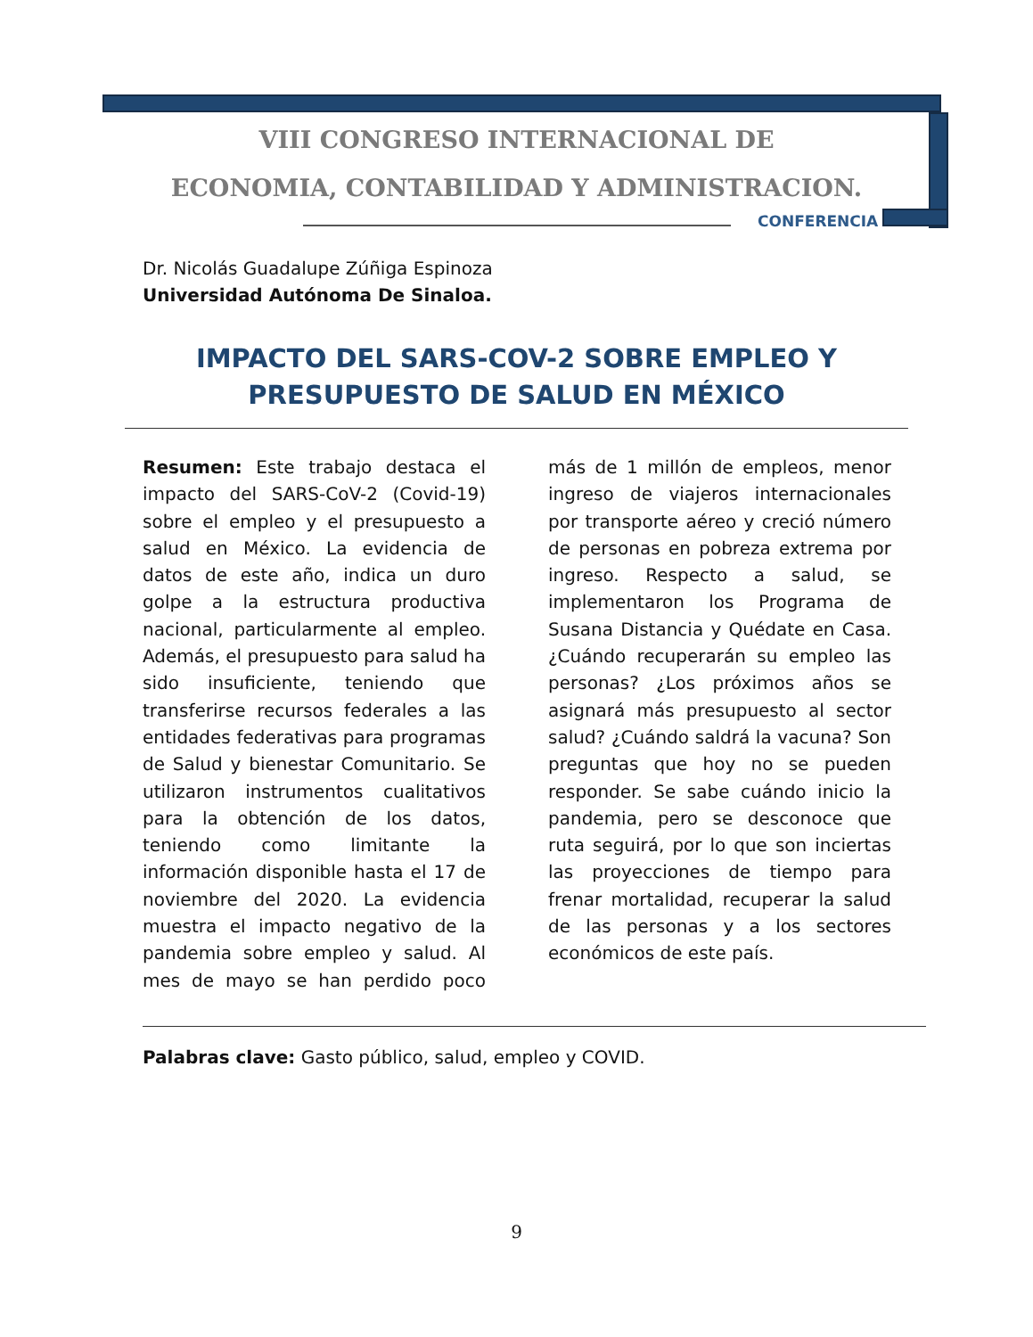VIII CONGRESO INTERNACIONAL DE
ECONOMIA, CONTABILIDAD Y ADMINISTRACION.
CONFERENCIA
Dr. Nicolás Guadalupe Zúñiga Espinoza
Universidad Autónoma De Sinaloa.
IMPACTO DEL SARS-COV-2 SOBRE EMPLEO Y PRESUPUESTO DE SALUD EN MÉXICO
Resumen: Este trabajo destaca el impacto del SARS-CoV-2 (Covid-19) sobre el empleo y el presupuesto a salud en México. La evidencia de datos de este año, indica un duro golpe a la estructura productiva nacional, particularmente al empleo. Además, el presupuesto para salud ha sido insuficiente, teniendo que transferirse recursos federales a las entidades federativas para programas de Salud y bienestar Comunitario. Se utilizaron instrumentos cualitativos para la obtención de los datos, teniendo como limitante la información disponible hasta el 17 de noviembre del 2020. La evidencia muestra el impacto negativo de la pandemia sobre empleo y salud. Al mes de mayo se han perdido poco más de 1 millón de empleos, menor ingreso de viajeros internacionales por transporte aéreo y creció número de personas en pobreza extrema por ingreso. Respecto a salud, se implementaron los Programa de Susana Distancia y Quédate en Casa. ¿Cuándo recuperarán su empleo las personas? ¿Los próximos años se asignará más presupuesto al sector salud? ¿Cuándo saldrá la vacuna? Son preguntas que hoy no se pueden responder. Se sabe cuándo inicio la pandemia, pero se desconoce que ruta seguirá, por lo que son inciertas las proyecciones de tiempo para frenar mortalidad, recuperar la salud de las personas y a los sectores económicos de este país.
Palabras clave: Gasto público, salud, empleo y COVID.
9